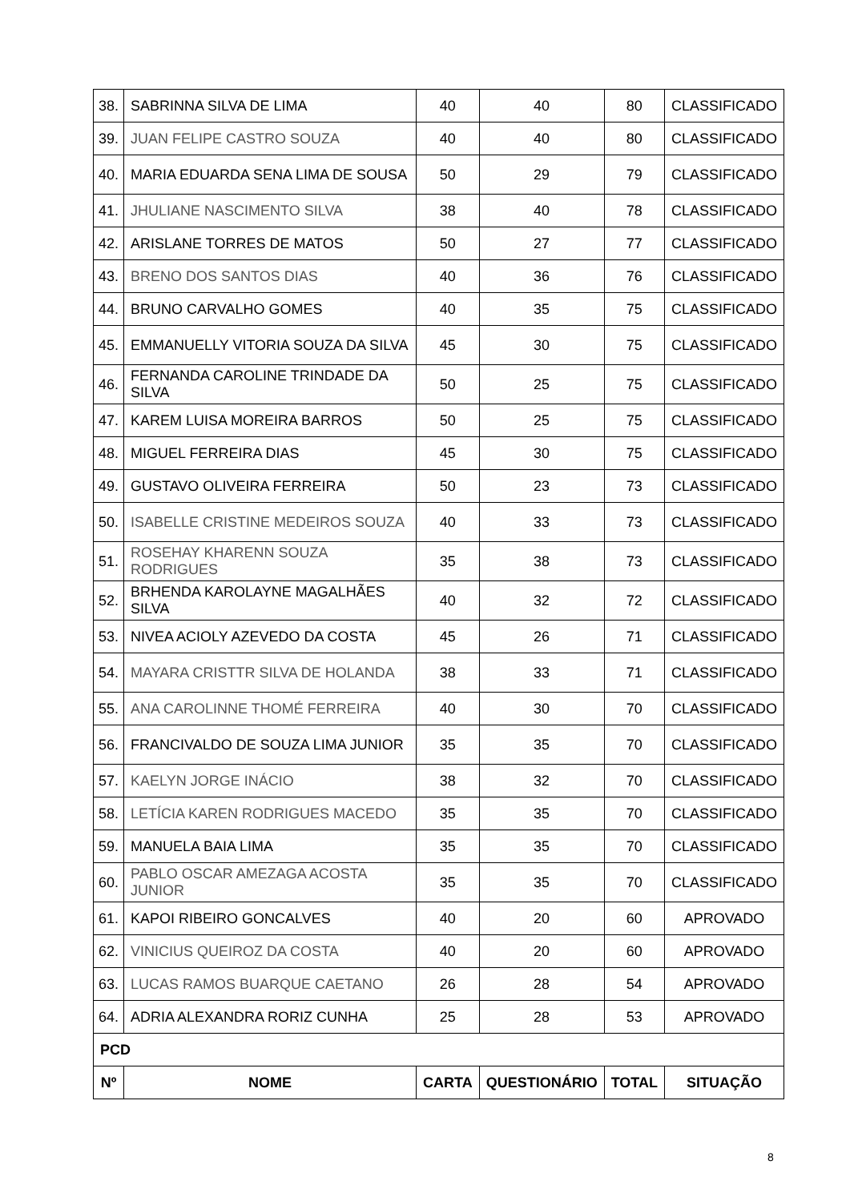| 38. | SABRINNA SILVA DE LIMA | 40 | 40 | 80 | CLASSIFICADO |
| 39. | JUAN FELIPE CASTRO SOUZA | 40 | 40 | 80 | CLASSIFICADO |
| 40. | MARIA EDUARDA SENA LIMA DE SOUSA | 50 | 29 | 79 | CLASSIFICADO |
| 41. | JHULIANE NASCIMENTO SILVA | 38 | 40 | 78 | CLASSIFICADO |
| 42. | ARISLANE TORRES DE MATOS | 50 | 27 | 77 | CLASSIFICADO |
| 43. | BRENO DOS SANTOS DIAS | 40 | 36 | 76 | CLASSIFICADO |
| 44. | BRUNO CARVALHO GOMES | 40 | 35 | 75 | CLASSIFICADO |
| 45. | EMMANUELLY VITORIA SOUZA DA SILVA | 45 | 30 | 75 | CLASSIFICADO |
| 46. | FERNANDA CAROLINE TRINDADE DA SILVA | 50 | 25 | 75 | CLASSIFICADO |
| 47. | KAREM LUISA MOREIRA BARROS | 50 | 25 | 75 | CLASSIFICADO |
| 48. | MIGUEL FERREIRA DIAS | 45 | 30 | 75 | CLASSIFICADO |
| 49. | GUSTAVO OLIVEIRA FERREIRA | 50 | 23 | 73 | CLASSIFICADO |
| 50. | ISABELLE CRISTINE MEDEIROS SOUZA | 40 | 33 | 73 | CLASSIFICADO |
| 51. | ROSEHAY KHARENN SOUZA RODRIGUES | 35 | 38 | 73 | CLASSIFICADO |
| 52. | BRHENDA KAROLAYNE MAGALHÃES SILVA | 40 | 32 | 72 | CLASSIFICADO |
| 53. | NIVEA ACIOLY AZEVEDO DA COSTA | 45 | 26 | 71 | CLASSIFICADO |
| 54. | MAYARA CRISTTR SILVA DE HOLANDA | 38 | 33 | 71 | CLASSIFICADO |
| 55. | ANA CAROLINNE THOMÉ FERREIRA | 40 | 30 | 70 | CLASSIFICADO |
| 56. | FRANCIVALDO DE SOUZA LIMA JUNIOR | 35 | 35 | 70 | CLASSIFICADO |
| 57. | KAELYN JORGE INÁCIO | 38 | 32 | 70 | CLASSIFICADO |
| 58. | LETÍCIA KAREN RODRIGUES MACEDO | 35 | 35 | 70 | CLASSIFICADO |
| 59. | MANUELA BAIA LIMA | 35 | 35 | 70 | CLASSIFICADO |
| 60. | PABLO OSCAR AMEZAGA ACOSTA JUNIOR | 35 | 35 | 70 | CLASSIFICADO |
| 61. | KAPOI RIBEIRO GONCALVES | 40 | 20 | 60 | APROVADO |
| 62. | VINICIUS QUEIROZ DA COSTA | 40 | 20 | 60 | APROVADO |
| 63. | LUCAS RAMOS BUARQUE CAETANO | 26 | 28 | 54 | APROVADO |
| 64. | ADRIA ALEXANDRA RORIZ CUNHA | 25 | 28 | 53 | APROVADO |
| PCD | | | | | |
| Nº | NOME | CARTA | QUESTIONÁRIO | TOTAL | SITUAÇÃO |
8